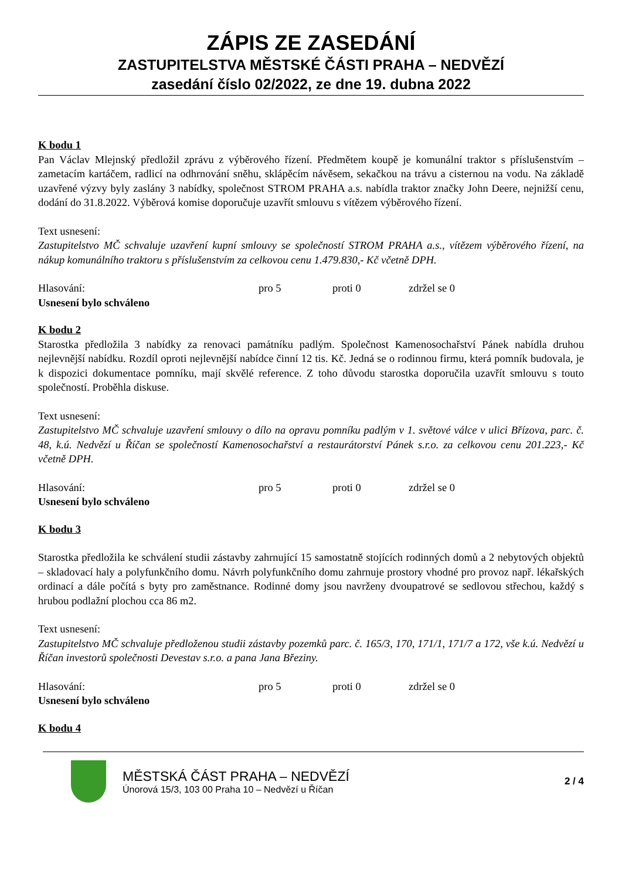ZÁPIS ZE ZASEDÁNÍ
ZASTUPITELSTVA MĚSTSKÉ ČÁSTI PRAHA – NEDVĚZÍ
zasedání číslo 02/2022, ze dne 19. dubna 2022
K bodu 1
Pan Václav Mlejnský předložil zprávu z výběrového řízení. Předmětem koupě je komunální traktor s příslušenstvím – zametacím kartáčem, radlicí na odhrnování sněhu, sklápěcím návěsem, sekačkou na trávu a cisternou na vodu. Na základě uzavřené výzvy byly zaslány 3 nabídky, společnost STROM PRAHA a.s. nabídla traktor značky John Deere, nejnižší cenu, dodání do 31.8.2022. Výběrová komise doporučuje uzavřít smlouvu s vítězem výběrového řízení.
Text usnesení:
Zastupitelstvo MČ schvaluje uzavření kupní smlouvy se společností STROM PRAHA a.s., vítězem výběrového řízení, na nákup komunálního traktoru s příslušenstvím za celkovou cenu 1.479.830,- Kč včetně DPH.
Hlasování: pro 5 proti 0 zdržel se 0
Usnesení bylo schváleno
K bodu 2
Starostka předložila 3 nabídky za renovaci památníku padlým. Společnost Kamenosochařství Pánek nabídla druhou nejlevnější nabídku. Rozdíl oproti nejlevnější nabídce činní 12 tis. Kč. Jedná se o rodinnou firmu, která pomník budovala, je k dispozici dokumentace pomníku, mají skvělé reference. Z toho důvodu starostka doporučila uzavřít smlouvu s touto společností. Proběhla diskuse.
Text usnesení:
Zastupitelstvo MČ schvaluje uzavření smlouvy o dílo na opravu pomníku padlým v 1. světové válce v ulici Břízova, parc. č. 48, k.ú. Nedvězí u Říčan se společností Kamenosochařství a restaurátorství Pánek s.r.o. za celkovou cenu 201.223,- Kč včetně DPH.
Hlasování: pro 5 proti 0 zdržel se 0
Usnesení bylo schváleno
K bodu 3
Starostka předložila ke schválení studii zástavby zahrnující 15 samostatně stojících rodinných domů a 2 nebytových objektů – skladovací haly a polyfunkčního domu. Návrh polyfunkčního domu zahrnuje prostory vhodné pro provoz např. lékařských ordinací a dále počítá s byty pro zaměstnance. Rodinné domy jsou navrženy dvoupatrové se sedlovou střechou, každý s hrubou podlažní plochou cca 86 m2.
Text usnesení:
Zastupitelstvo MČ schvaluje předloženou studii zástavby pozemků parc. č. 165/3, 170, 171/1, 171/7 a 172, vše k.ú. Nedvězí u Říčan investorů společnosti Devestav s.r.o. a pana Jana Březiny.
Hlasování: pro 5 proti 0 zdržel se 0
Usnesení bylo schváleno
K bodu 4
MĚSTSKÁ ČÁST PRAHA – NEDVĚZÍ
Únorová 15/3, 103 00 Praha 10 – Nedvězí u Říčan
2 / 4